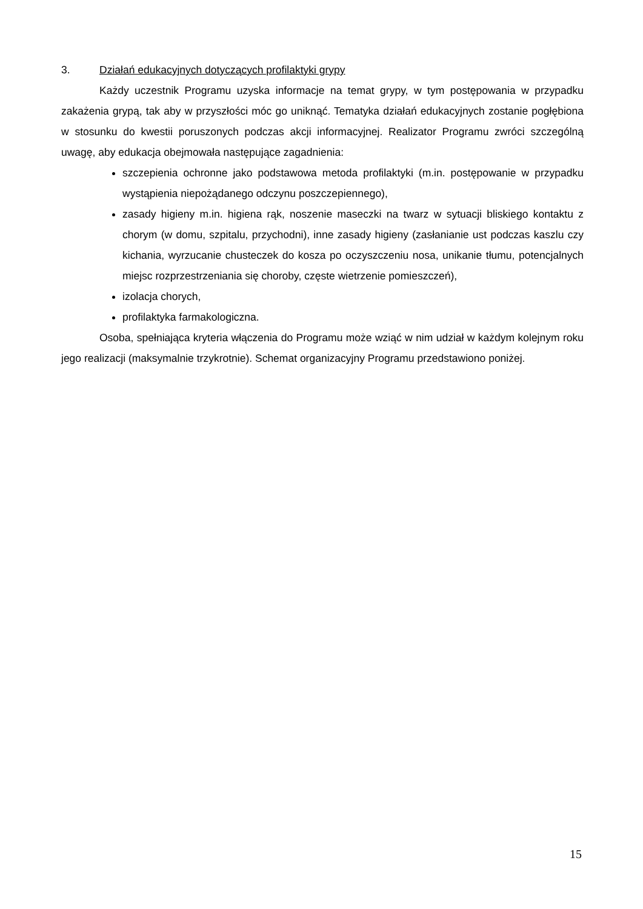3. Działań edukacyjnych dotyczących profilaktyki grypy
Każdy uczestnik Programu uzyska informacje na temat grypy, w tym postępowania w przypadku zakażenia grypą, tak aby w przyszłości móc go uniknąć. Tematyka działań edukacyjnych zostanie pogłębiona w stosunku do kwestii poruszonych podczas akcji informacyjnej. Realizator Programu zwróci szczególną uwagę, aby edukacja obejmowała następujące zagadnienia:
szczepienia ochronne jako podstawowa metoda profilaktyki (m.in. postępowanie w przypadku wystąpienia niepożądanego odczynu poszczepiennego),
zasady higieny m.in. higiena rąk, noszenie maseczki na twarz w sytuacji bliskiego kontaktu z chorym (w domu, szpitalu, przychodni), inne zasady higieny (zasłanianie ust podczas kaszlu czy kichania, wyrzucanie chusteczek do kosza po oczyszczeniu nosa, unikanie tłumu, potencjalnych miejsc rozprzestrzeniania się choroby, częste wietrzenie pomieszczeń),
izolacja chorych,
profilaktyka farmakologiczna.
Osoba, spełniająca kryteria włączenia do Programu może wziąć w nim udział w każdym kolejnym roku jego realizacji (maksymalnie trzykrotnie). Schemat organizacyjny Programu przedstawiono poniżej.
15